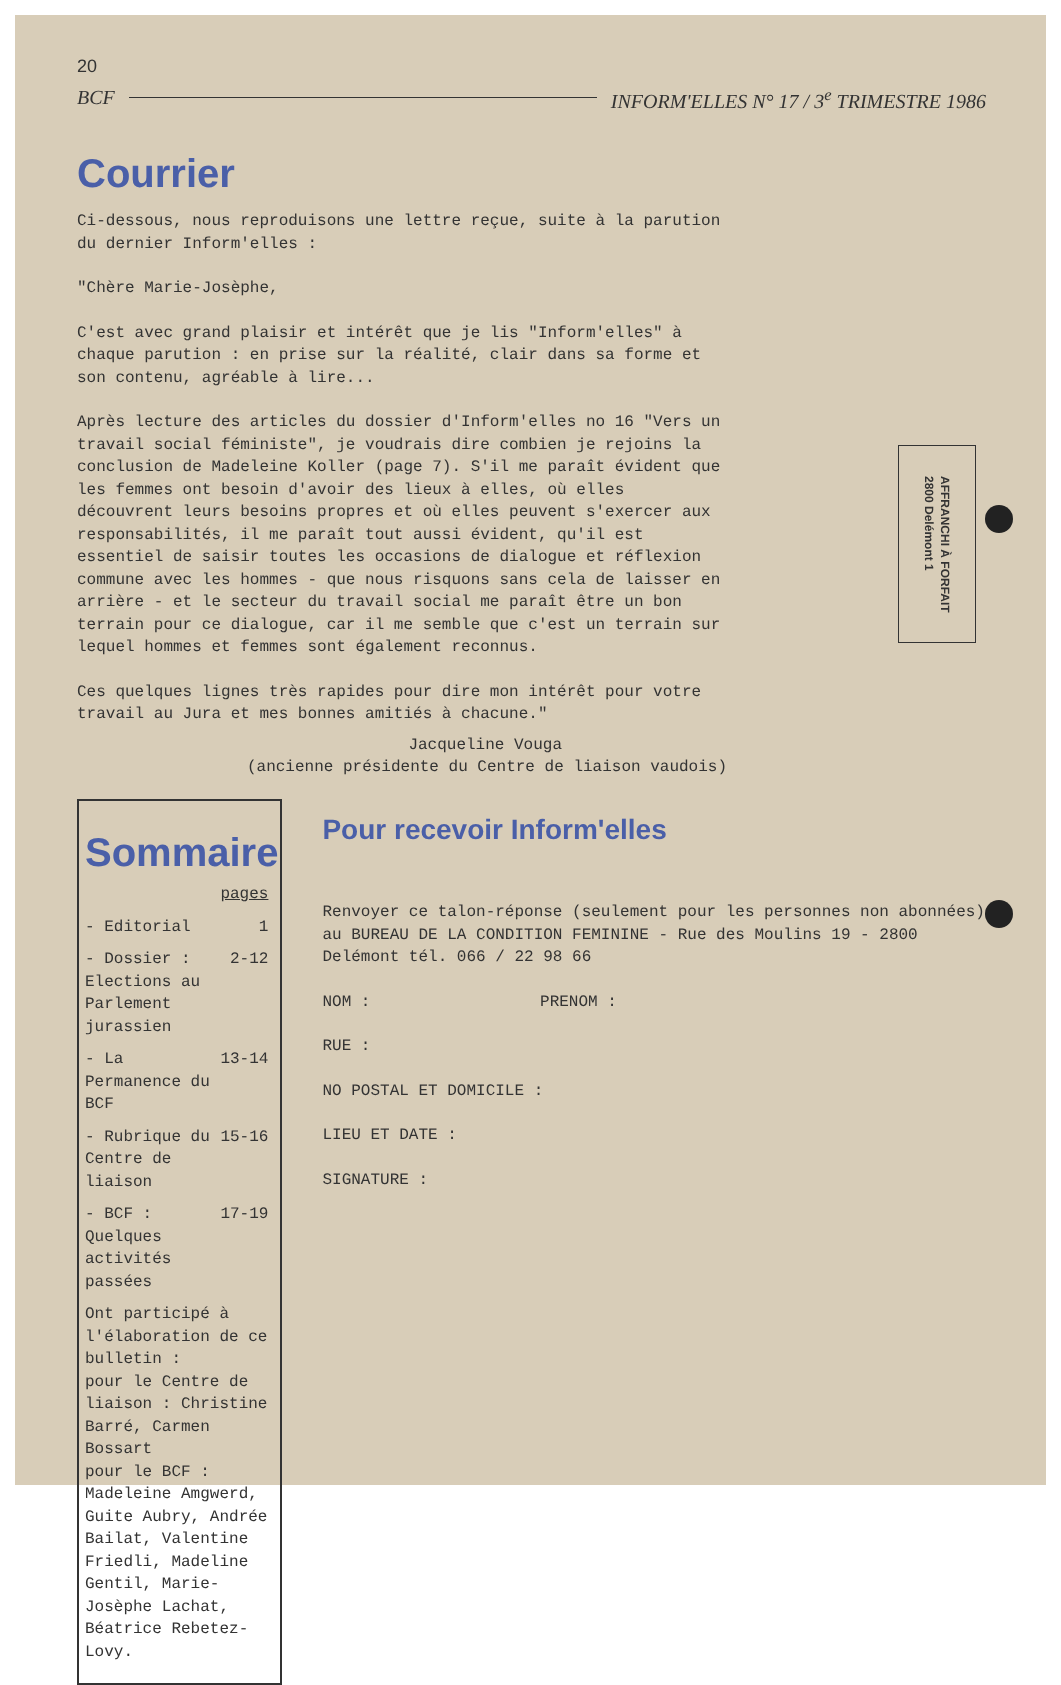20
BCF INFORM'ELLES N° 17 / 3<sup>e</sup> TRIMESTRE 1986
Courrier
Ci-dessous, nous reproduisons une lettre reçue, suite à la parution du dernier Inform'elles :
"Chère Marie-Josèphe,
C'est avec grand plaisir et intérêt que je lis "Inform'elles" à chaque parution : en prise sur la réalité, clair dans sa forme et son contenu, agréable à lire...
Après lecture des articles du dossier d'Inform'elles no 16 "Vers un travail social féministe", je voudrais dire combien je rejoins la conclusion de Madeleine Koller (page 7). S'il me paraît évident que les femmes ont besoin d'avoir des lieux à elles, où elles découvrent leurs besoins propres et où elles peuvent s'exercer aux responsabilités, il me paraît tout aussi évident, qu'il est essentiel de saisir toutes les occasions de dialogue et réflexion commune avec les hommes - que nous risquons sans cela de laisser en arrière - et le secteur du travail social me paraît être un bon terrain pour ce dialogue, car il me semble que c'est un terrain sur lequel hommes et femmes sont également reconnus.
Ces quelques lignes très rapides pour dire mon intérêt pour votre travail au Jura et mes bonnes amitiés à chacune."
Jacqueline Vouga
(ancienne présidente du Centre de liaison vaudois)
AFFRANCHI À FORFAIT
2800 Delémont 1
Sommaire
| | pages |
| --- | --- |
| - Editorial | 1 |
| - Dossier : Elections au Parlement jurassien | 2-12 |
| - La Permanence du BCF | 13-14 |
| - Rubrique du Centre de liaison | 15-16 |
| - BCF : Quelques activités passées | 17-19 |
Ont participé à l'élaboration de ce bulletin :
pour le Centre de liaison : Christine Barré, Carmen Bossart
pour le BCF : Madeleine Amgwerd, Guite Aubry, Andrée Bailat, Valentine Friedli, Madeline Gentil, Marie-Josèphe Lachat, Béatrice Rebetez-Lovy.
Pour recevoir Inform'elles
Renvoyer ce talon-réponse (seulement pour les personnes non abonnées) au BUREAU DE LA CONDITION FEMININE - Rue des Moulins 19 - 2800 Delémont tél. 066 / 22 98 66
NOM : PRENOM :
RUE :
NO POSTAL ET DOMICILE :
LIEU ET DATE :
SIGNATURE :